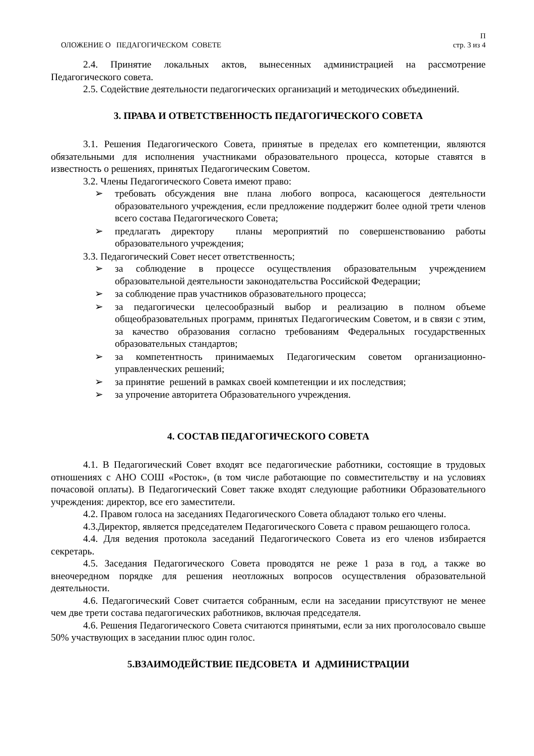ОЛОЖЕНИЕ О ПЕДАГОГИЧЕСКОМ СОВЕТЕ
П
стр. 3 из 4
2.4. Принятие локальных актов, вынесенных администрацией на рассмотрение Педагогического совета.
2.5. Содействие деятельности педагогических организаций и методических объединений.
3. ПРАВА И ОТВЕТСТВЕННОСТЬ ПЕДАГОГИЧЕСКОГО СОВЕТА
3.1. Решения Педагогического Совета, принятые в пределах его компетенции, являются обязательными для исполнения участниками образовательного процесса, которые ставятся в известность о решениях, принятых Педагогическим Советом.
3.2. Члены Педагогического Совета имеют право:
➢ требовать обсуждения вне плана любого вопроса, касающегося деятельности образовательного учреждения, если предложение поддержит более одной трети членов всего состава Педагогического Совета;
➢ предлагать директору планы мероприятий по совершенствованию работы образовательного учреждения;
3.3. Педагогический Совет несет ответственность;
➢ за соблюдение в процессе осуществления образовательным учреждением образовательной деятельности законодательства Российской Федерации;
➢ за соблюдение прав участников образовательного процесса;
➢ за педагогически целесообразный выбор и реализацию в полном объеме общеобразовательных программ, принятых Педагогическим Советом, и в связи с этим, за качество образования согласно требованиям Федеральных государственных образовательных стандартов;
➢ за компетентность принимаемых Педагогическим советом организационно-управленческих решений;
➢ за принятие решений в рамках своей компетенции и их последствия;
➢ за упрочение авторитета Образовательного учреждения.
4. СОСТАВ ПЕДАГОГИЧЕСКОГО СОВЕТА
4.1. В Педагогический Совет входят все педагогические работники, состоящие в трудовых отношениях с АНО СОШ «Росток», (в том числе работающие по совместительству и на условиях почасовой оплаты). В Педагогический Совет также входят следующие работники Образовательного учреждения: директор, все его заместители.
4.2. Правом голоса на заседаниях Педагогического Совета обладают только его члены.
4.3.Директор, является председателем Педагогического Совета с правом решающего голоса.
4.4. Для ведения протокола заседаний Педагогического Совета из его членов избирается секретарь.
4.5. Заседания Педагогического Совета проводятся не реже 1 раза в год, а также во внеочередном порядке для решения неотложных вопросов осуществления образовательной деятельности.
4.6. Педагогический Совет считается собранным, если на заседании присутствуют не менее чем две трети состава педагогических работников, включая председателя.
4.6. Решения Педагогического Совета считаются принятыми, если за них проголосовало свыше 50% участвующих в заседании плюс один голос.
5.ВЗАИМОДЕЙСТВИЕ ПЕДСОВЕТА И АДМИНИСТРАЦИИ